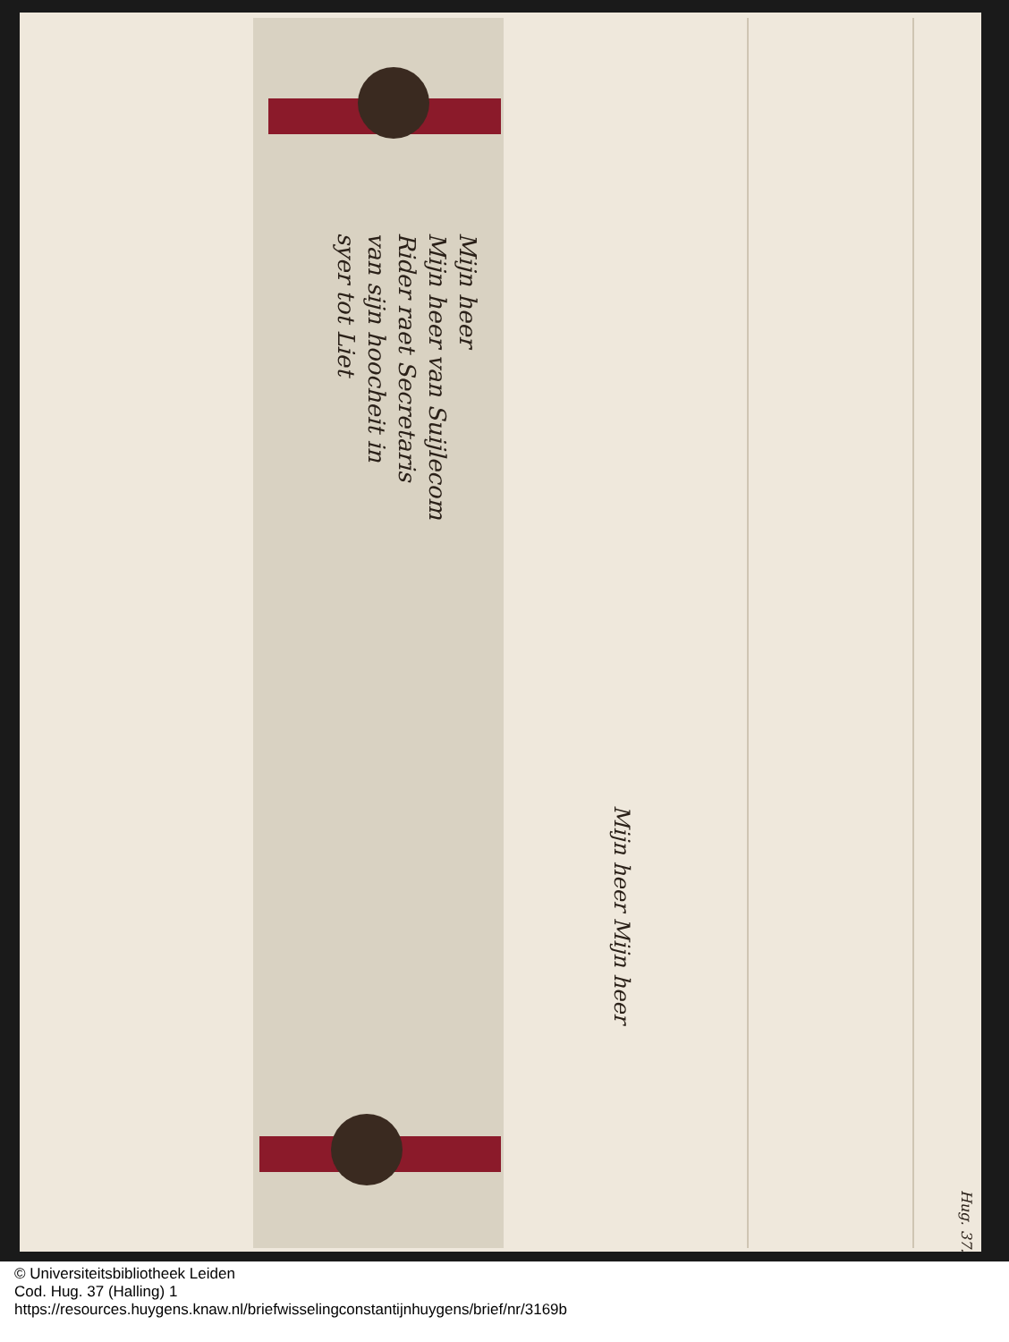Mijn heer
Mijn heer van Suijlecom
Rider raet Secretaris
van sijn hoocheit in
syer tot Liet
Mijn heer Mijn heer
Hug. 37.
© Universiteitsbibliotheek Leiden
Cod. Hug. 37 (Halling) 1
https://resources.huygens.knaw.nl/briefwisselingconstantijnhuygens/brief/nr/3169b